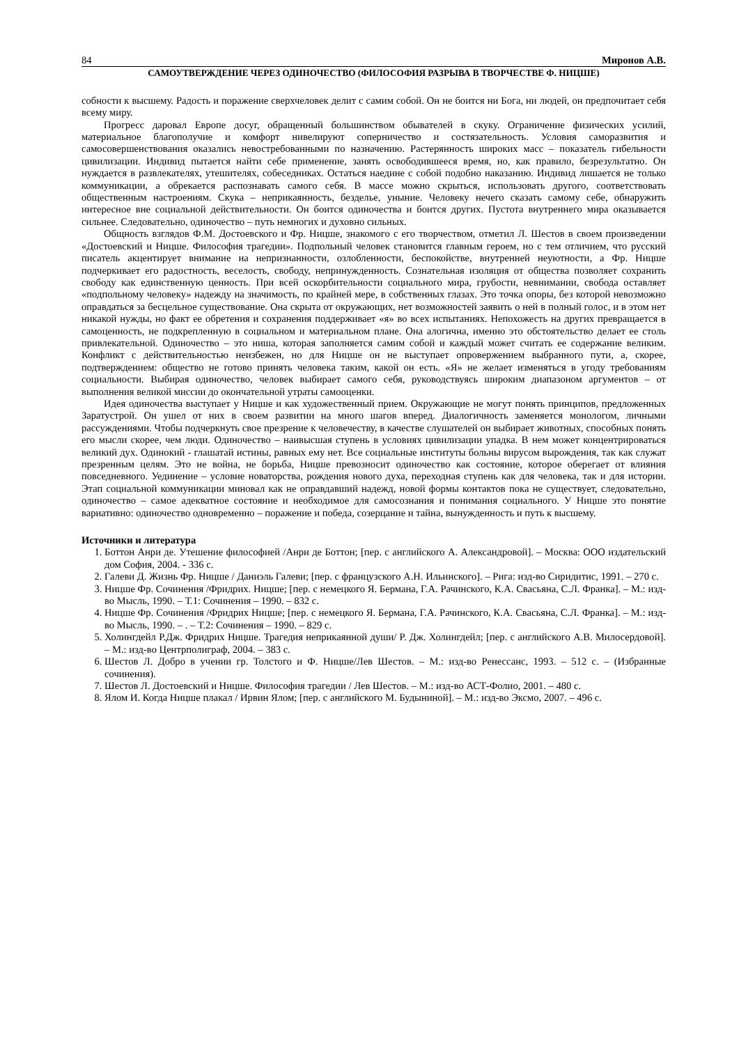84 Миронов А.В.
САМОУТВЕРЖДЕНИЕ ЧЕРЕЗ ОДИНОЧЕСТВО (ФИЛОСОФИЯ РАЗРЫВА В ТВОРЧЕСТВЕ Ф. НИЦШЕ)
собности к высшему. Радость и поражение сверхчеловек делит с самим собой. Он не боится ни Бога, ни людей, он предпочитает себя всему миру.
Прогресс даровал Европе досуг, обращенный большинством обывателей в скуку. Ограничение физических усилий, материальное благополучие и комфорт нивелируют соперничество и состязательность. Условия саморазвития и самосовершенствования оказались невостребованными по назначению. Растерянность широких масс – показатель гибельности цивилизации. Индивид пытается найти себе применение, занять освободившееся время, но, как правило, безрезультатно. Он нуждается в развлекателях, утешителях, собеседниках. Остаться наедине с собой подобно наказанию. Индивид лишается не только коммуникации, а обрекается распознавать самого себя. В массе можно скрыться, использовать другого, соответствовать общественным настроениям. Скука – неприкаянность, безделье, уныние. Человеку нечего сказать самому себе, обнаружить интересное вне социальной действительности. Он боится одиночества и боится других. Пустота внутреннего мира оказывается сильнее. Следовательно, одиночество – путь немногих и духовно сильных.
Общность взглядов Ф.М. Достоевского и Фр. Ницше, знакомого с его творчеством, отметил Л. Шестов в своем произведении «Достоевский и Ницше. Философия трагедии». Подпольный человек становится главным героем, но с тем отличием, что русский писатель акцентирует внимание на непризнанности, озлобленности, беспокойстве, внутренней неуютности, а Фр. Ницше подчеркивает его радостность, веселость, свободу, непринужденность. Сознательная изоляция от общества позволяет сохранить свободу как единственную ценность. При всей оскорбительности социального мира, грубости, невнимании, свобода оставляет «подпольному человеку» надежду на значимость, по крайней мере, в собственных глазах. Это точка опоры, без которой невозможно оправдаться за бесцельное существование. Она скрыта от окружающих, нет возможностей заявить о ней в полный голос, и в этом нет никакой нужды, но факт ее обретения и сохранения поддерживает «я» во всех испытаниях. Непохожесть на других превращается в самоценность, не подкрепленную в социальном и материальном плане. Она алогична, именно это обстоятельство делает ее столь привлекательной. Одиночество – это ниша, которая заполняется самим собой и каждый может считать ее содержание великим. Конфликт с действительностью неизбежен, но для Ницше он не выступает опровержением выбранного пути, а, скорее, подтверждением: общество не готово принять человека таким, какой он есть. «Я» не желает изменяться в угоду требованиям социальности. Выбирая одиночество, человек выбирает самого себя, руководствуясь широким диапазоном аргументов – от выполнения великой миссии до окончательной утраты самооценки.
Идея одиночества выступает у Ницше и как художественный прием. Окружающие не могут понять принципов, предложенных Заратустрой. Он ушел от них в своем развитии на много шагов вперед. Диалогичность заменяется монологом, личными рассуждениями. Чтобы подчеркнуть свое презрение к человечеству, в качестве слушателей он выбирает животных, способных понять его мысли скорее, чем люди. Одиночество – наивысшая ступень в условиях цивилизации упадка. В нем может концентрироваться великий дух. Одинокий - глашатай истины, равных ему нет. Все социальные институты больны вирусом вырождения, так как служат презренным целям. Это не война, не борьба, Ницше превозносит одиночество как состояние, которое оберегает от влияния повседневного. Уединение – условие новаторства, рождения нового духа, переходная ступень как для человека, так и для истории. Этап социальной коммуникации миновал как не оправдавший надежд, новой формы контактов пока не существует, следовательно, одиночество – самое адекватное состояние и необходимое для самосознания и понимания социального. У Ницше это понятие вариативно: одиночество одновременно – поражение и победа, созерцание и тайна, вынужденность и путь к высшему.
Источники и литература
1. Боттон Анри де. Утешение философией /Анри де Боттон; [пер. с английского А. Александровой]. – Москва: ООО издательский дом София, 2004. - 336 с.
2. Галеви Д. Жизнь Фр. Ницше / Даниэль Галеви; [пер. с французского А.Н. Ильинского]. – Рига: изд-во Сиридитис, 1991. – 270 с.
3. Ницше Фр. Сочинения /Фридрих. Ницше; [пер. с немецкого Я. Бермана, Г.А. Рачинского, К.А. Свасьяна, С.Л. Франка]. – М.: изд-во Мысль, 1990. – Т.1: Сочинения – 1990. – 832 с.
4. Ницше Фр. Сочинения /Фридрих Ницше; [пер. с немецкого Я. Бермана, Г.А. Рачинского, К.А. Свасьяна, С.Л. Франка]. – М.: изд-во Мысль, 1990. – . – Т.2: Сочинения – 1990. – 829 с.
5. Холингдейл Р.Дж. Фридрих Ницше. Трагедия неприкаянной души/ Р. Дж. Холингдейл; [пер. с английского А.В. Милосердовой]. – М.: изд-во Центрполиграф, 2004. – 383 с.
6. Шестов Л. Добро в учении гр. Толстого и Ф. Ницше/Лев Шестов. – М.: изд-во Ренессанс, 1993. – 512 с. – (Избранные сочинения).
7. Шестов Л. Достоевский и Ницше. Философия трагедии / Лев Шестов. – М.: изд-во АСТ-Фолио, 2001. – 480 с.
8. Ялом И. Когда Ницше плакал / Ирвин Ялом; [пер. с английского М. Будыниной]. – М.: изд-во Эксмо, 2007. – 496 с.